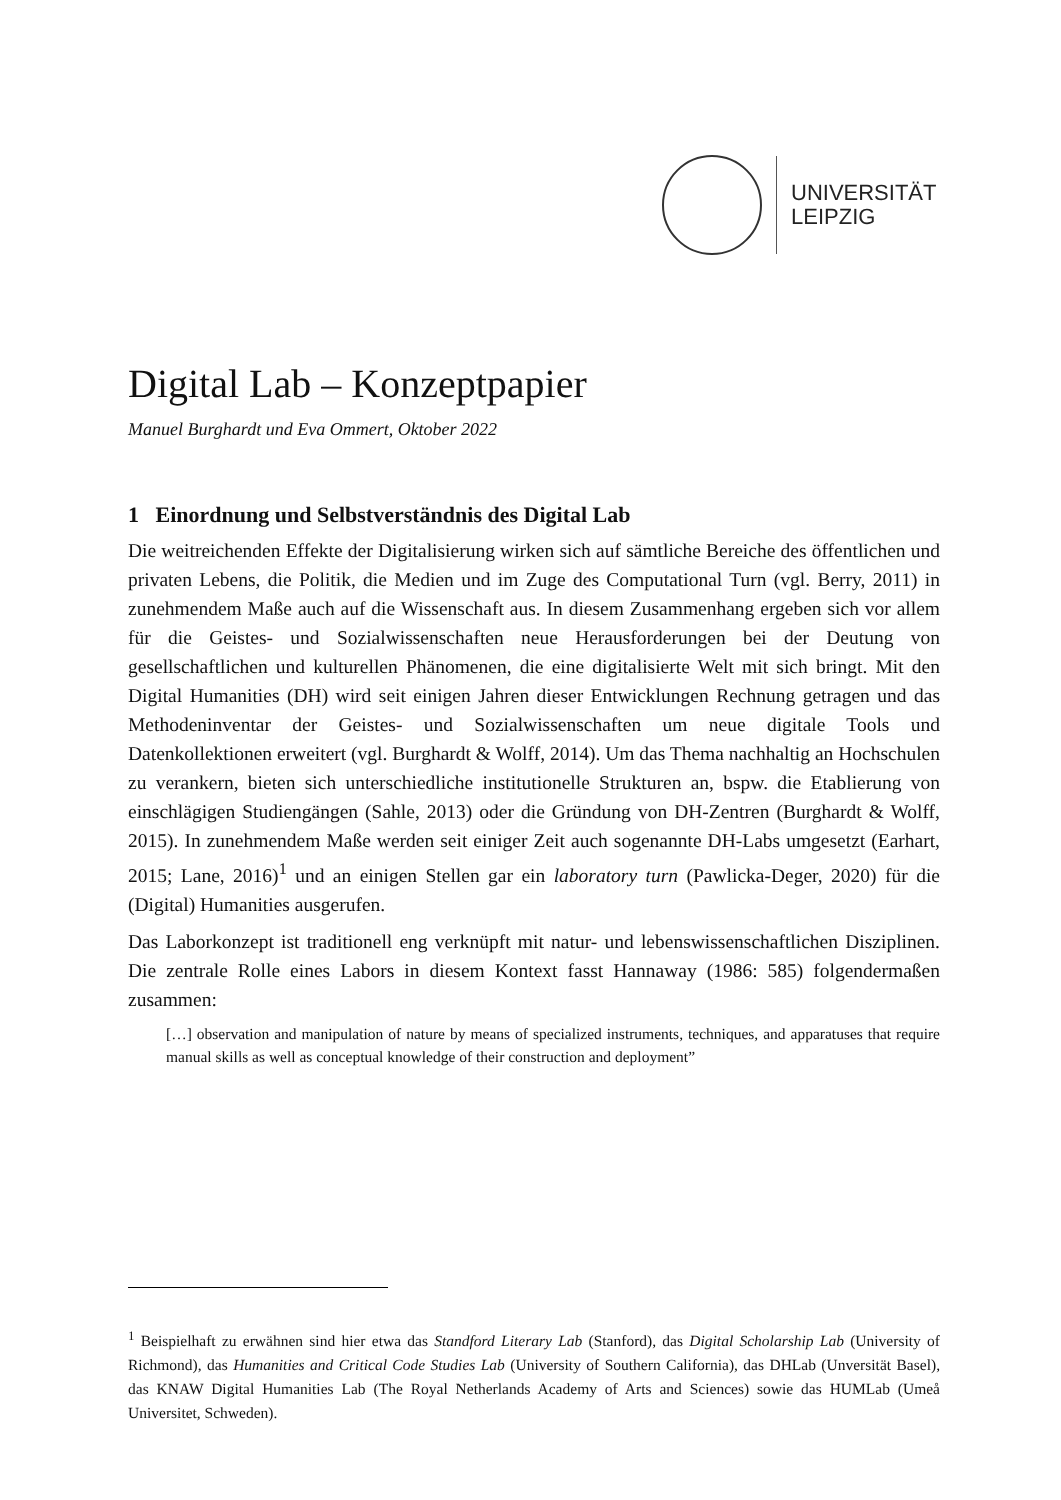UNIVERSITÄT
LEIPZIG
Digital Lab – Konzeptpapier
Manuel Burghardt und Eva Ommert, Oktober 2022
1 Einordnung und Selbstverständnis des Digital Lab
Die weitreichenden Effekte der Digitalisierung wirken sich auf sämtliche Bereiche des öffentlichen und privaten Lebens, die Politik, die Medien und im Zuge des Computational Turn (vgl. Berry, 2011) in zunehmendem Maße auch auf die Wissenschaft aus. In diesem Zusammenhang ergeben sich vor allem für die Geistes- und Sozialwissenschaften neue Herausforderungen bei der Deutung von gesellschaftlichen und kulturellen Phänomenen, die eine digitalisierte Welt mit sich bringt. Mit den Digital Humanities (DH) wird seit einigen Jahren dieser Entwicklungen Rechnung getragen und das Methodeninventar der Geistes- und Sozialwissenschaften um neue digitale Tools und Datenkollektionen erweitert (vgl. Burghardt & Wolff, 2014). Um das Thema nachhaltig an Hochschulen zu verankern, bieten sich unterschiedliche institutionelle Strukturen an, bspw. die Etablierung von einschlägigen Studiengängen (Sahle, 2013) oder die Gründung von DH-Zentren (Burghardt & Wolff, 2015). In zunehmendem Maße werden seit einiger Zeit auch sogenannte DH-Labs umgesetzt (Earhart, 2015; Lane, 2016)<sup>1</sup> und an einigen Stellen gar ein laboratory turn (Pawlicka-Deger, 2020) für die (Digital) Humanities ausgerufen.
Das Laborkonzept ist traditionell eng verknüpft mit natur- und lebenswissenschaftlichen Disziplinen. Die zentrale Rolle eines Labors in diesem Kontext fasst Hannaway (1986: 585) folgendermaßen zusammen:
[…] observation and manipulation of nature by means of specialized instruments, techniques, and apparatuses that require manual skills as well as conceptual knowledge of their construction and deployment”
<sup>1</sup> Beispielhaft zu erwähnen sind hier etwa das Standford Literary Lab (Stanford), das Digital Scholarship Lab (University of Richmond), das Humanities and Critical Code Studies Lab (University of Southern California), das DHLab (Unversität Basel), das KNAW Digital Humanities Lab (The Royal Netherlands Academy of Arts and Sciences) sowie das HUMLab (Umeå Universitet, Schweden).